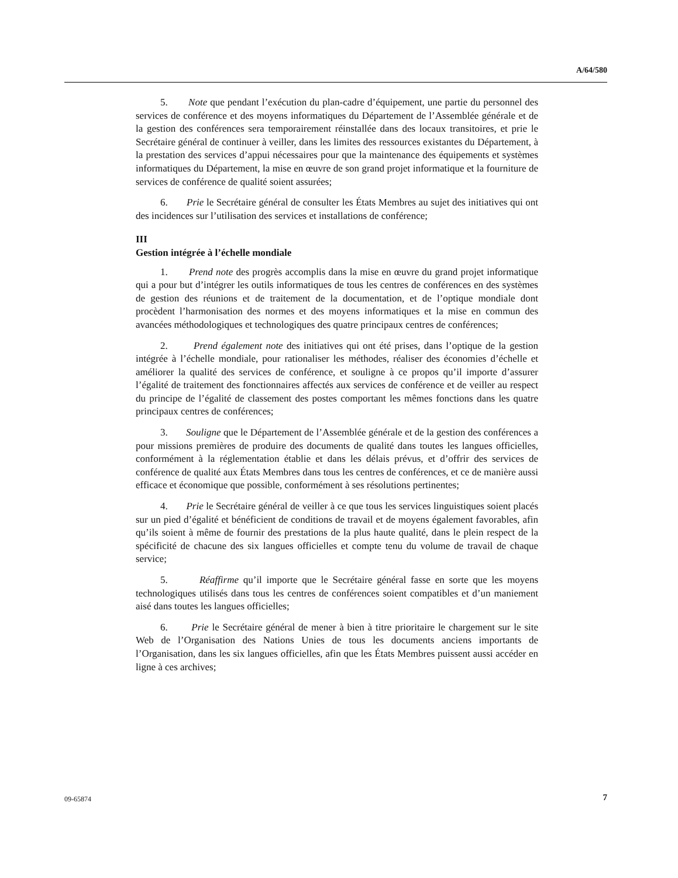A/64/580
5. Note que pendant l’exécution du plan-cadre d’équipement, une partie du personnel des services de conférence et des moyens informatiques du Département de l’Assemblée générale et de la gestion des conférences sera temporairement réinstallée dans des locaux transitoires, et prie le Secrétaire général de continuer à veiller, dans les limites des ressources existantes du Département, à la prestation des services d’appui nécessaires pour que la maintenance des équipements et systèmes informatiques du Département, la mise en œuvre de son grand projet informatique et la fourniture de services de conférence de qualité soient assurées;
6. Prie le Secrétaire général de consulter les États Membres au sujet des initiatives qui ont des incidences sur l’utilisation des services et installations de conférence;
III
Gestion intégrée à l’échelle mondiale
1. Prend note des progrès accomplis dans la mise en œuvre du grand projet informatique qui a pour but d’intégrer les outils informatiques de tous les centres de conférences en des systèmes de gestion des réunions et de traitement de la documentation, et de l’optique mondiale dont procèdent l’harmonisation des normes et des moyens informatiques et la mise en commun des avancées méthodologiques et technologiques des quatre principaux centres de conférences;
2. Prend également note des initiatives qui ont été prises, dans l’optique de la gestion intégrée à l’échelle mondiale, pour rationaliser les méthodes, réaliser des économies d’échelle et améliorer la qualité des services de conférence, et souligne à ce propos qu’il importe d’assurer l’égalité de traitement des fonctionnaires affectés aux services de conférence et de veiller au respect du principe de l’égalité de classement des postes comportant les mêmes fonctions dans les quatre principaux centres de conférences;
3. Souligne que le Département de l’Assemblée générale et de la gestion des conférences a pour missions premières de produire des documents de qualité dans toutes les langues officielles, conformément à la réglementation établie et dans les délais prévus, et d’offrir des services de conférence de qualité aux États Membres dans tous les centres de conférences, et ce de manière aussi efficace et économique que possible, conformément à ses résolutions pertinentes;
4. Prie le Secrétaire général de veiller à ce que tous les services linguistiques soient placés sur un pied d’égalité et bénéficient de conditions de travail et de moyens également favorables, afin qu’ils soient à même de fournir des prestations de la plus haute qualité, dans le plein respect de la spécificité de chacune des six langues officielles et compte tenu du volume de travail de chaque service;
5. Réaffirme qu’il importe que le Secrétaire général fasse en sorte que les moyens technologiques utilisés dans tous les centres de conférences soient compatibles et d’un maniement aisé dans toutes les langues officielles;
6. Prie le Secrétaire général de mener à bien à titre prioritaire le chargement sur le site Web de l’Organisation des Nations Unies de tous les documents anciens importants de l’Organisation, dans les six langues officielles, afin que les États Membres puissent aussi accéder en ligne à ces archives;
09-65874 7